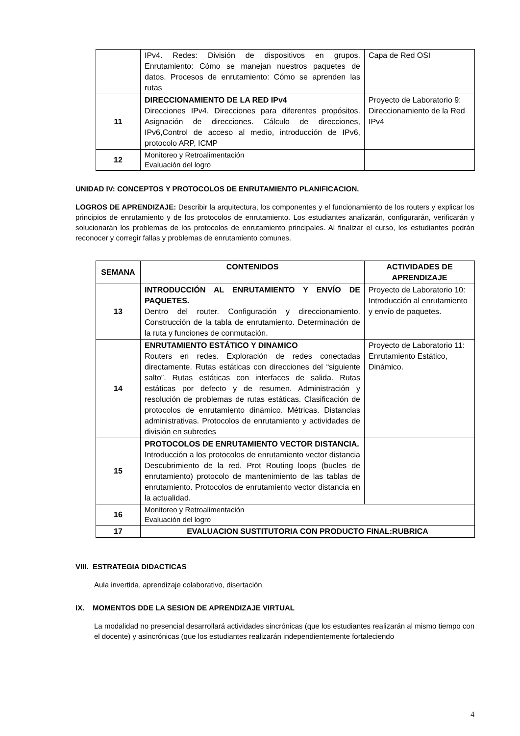| | IPv4. Redes: División de dispositivos en grupos. Enrutamiento: Cómo se manejan nuestros paquetes de datos. Procesos de enrutamiento: Cómo se aprenden las rutas | Capa de Red OSI |
| 11 | DIRECCIONAMIENTO DE LA RED IPv4 Direcciones IPv4. Direcciones para diferentes propósitos. Asignación de direcciones. Cálculo de direcciones, IPv6,Control de acceso al medio, introducción de IPv6, protocolo ARP, ICMP | Proyecto de Laboratorio 9: Direccionamiento de la Red IPv4 |
| 12 | Monitoreo y Retroalimentación Evaluación del logro | |
UNIDAD IV: CONCEPTOS Y PROTOCOLOS DE ENRUTAMIENTO PLANIFICACION.
LOGROS DE APRENDIZAJE: Describir la arquitectura, los componentes y el funcionamiento de los routers y explicar los principios de enrutamiento y de los protocolos de enrutamiento. Los estudiantes analizarán, configurarán, verificarán y solucionarán los problemas de los protocolos de enrutamiento principales. Al finalizar el curso, los estudiantes podrán reconocer y corregir fallas y problemas de enrutamiento comunes.
| SEMANA | CONTENIDOS | ACTIVIDADES DE APRENDIZAJE |
| --- | --- | --- |
| 13 | INTRODUCCIÓN AL ENRUTAMIENTO Y ENVÍO DE PAQUETES. Dentro del router. Configuración y direccionamiento. Construcción de la tabla de enrutamiento. Determinación de la ruta y funciones de conmutación. | Proyecto de Laboratorio 10: Introducción al enrutamiento y envío de paquetes. |
| 14 | ENRUTAMIENTO ESTÁTICO Y DINAMICO Routers en redes. Exploración de redes conectadas directamente. Rutas estáticas con direcciones del “siguiente salto”. Rutas estáticas con interfaces de salida. Rutas estáticas por defecto y de resumen. Administración y resolución de problemas de rutas estáticas. Clasificación de protocolos de enrutamiento dinámico. Métricas. Distancias administrativas. Protocolos de enrutamiento y actividades de división en subredes | Proyecto de Laboratorio 11: Enrutamiento Estático, Dinámico. |
| 15 | PROTOCOLOS DE ENRUTAMIENTO VECTOR DISTANCIA. Introducción a los protocolos de enrutamiento vector distancia Descubrimiento de la red. Prot Routing loops (bucles de enrutamiento) protocolo de mantenimiento de las tablas de enrutamiento. Protocolos de enrutamiento vector distancia en la actualidad. | |
| 16 | Monitoreo y Retroalimentación Evaluación del logro | |
| 17 | EVALUACION SUSTITUTORIA CON PRODUCTO FINAL:RUBRICA | |
VIII. ESTRATEGIA DIDACTICAS
Aula invertida, aprendizaje colaborativo, disertación
IX. MOMENTOS DDE LA SESION DE APRENDIZAJE VIRTUAL
La modalidad no presencial desarrollará actividades sincrónicas (que los estudiantes realizarán al mismo tiempo con el docente) y asincrónicas (que los estudiantes realizarán independientemente fortaleciendo
4